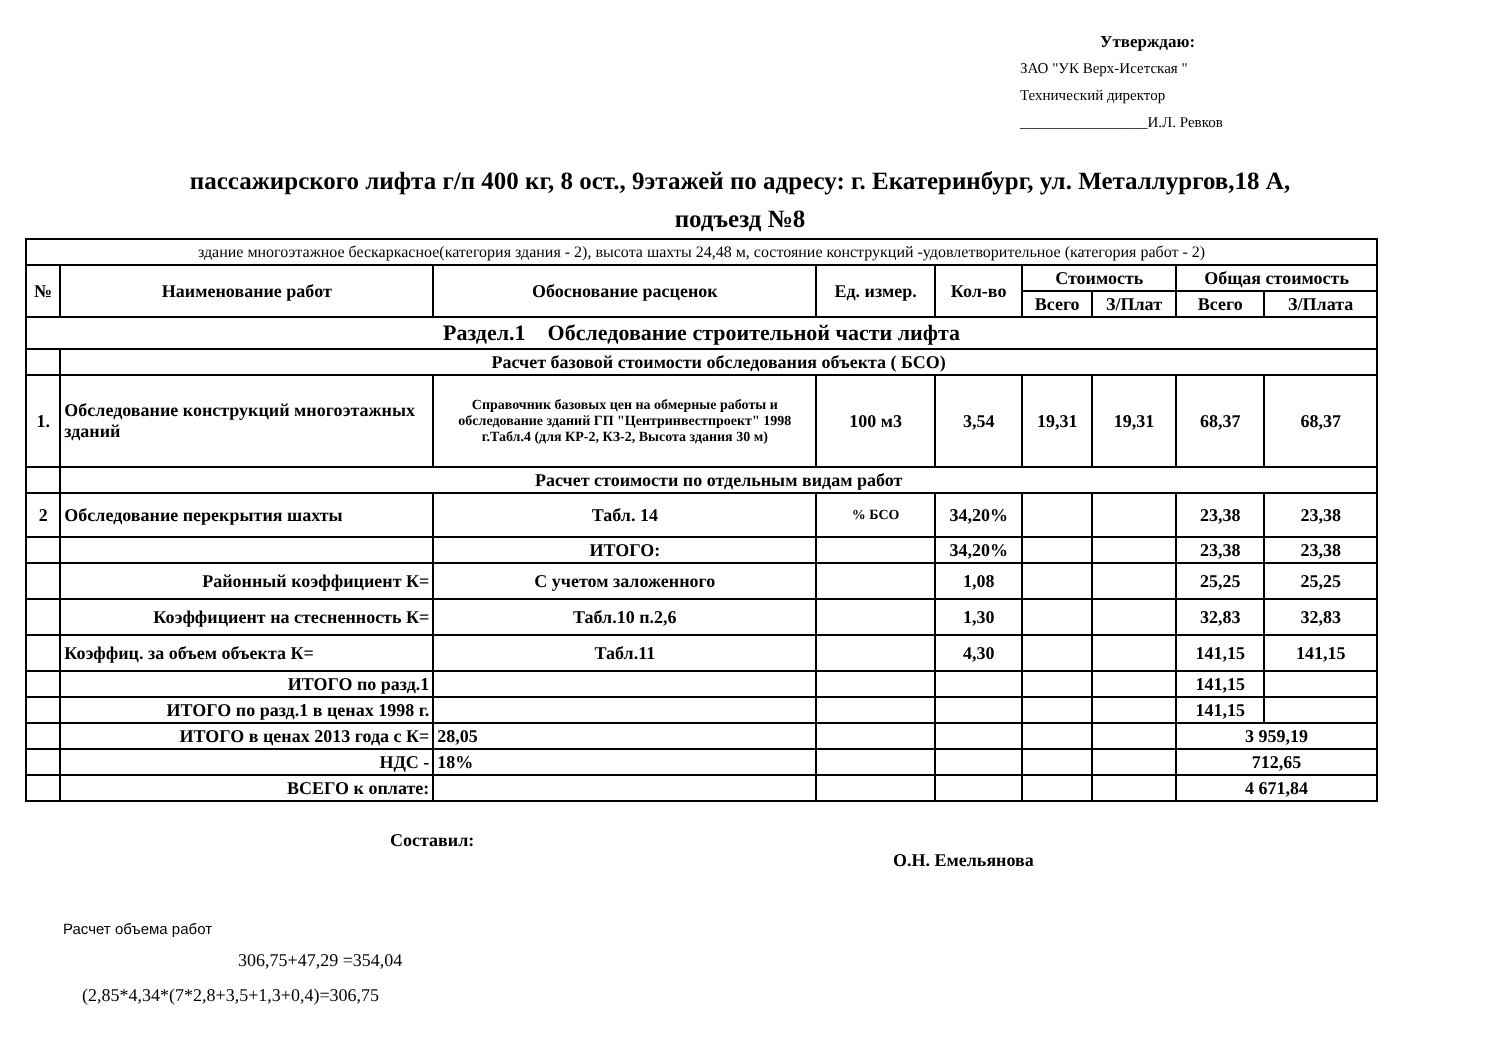Утверждаю:
ЗАО "УК Верх-Исетская "
Технический директор
_________________И.Л. Ревков
пассажирского лифта г/п 400 кг, 8 ост., 9этажей по адресу: г. Екатеринбург, ул. Металлургов,18 А,
подъезд №8
| здание многоэтажное бескаркасное(категория здания - 2), высота шахты 24,48 м, состояние конструкций -удовлетворительное (категория работ - 2) | | | | | | | | |
| № | Наименование работ | Обоснование расценок | Ед. измер. | Кол-во | Стоимость | | Общая стоимость | |
| | | | | | Всего | З/Плат | Всего | З/Плата |
| Раздел.1 Обследование строительной части лифта | | | | | | | | |
| | Расчет базовой стоимости обследования объекта ( БСО) | | | | | | | |
| 1. | Обследование конструкций многоэтажных зданий | Справочник базовых цен на обмерные работы и обследование зданий ГП "Центринвестпроект" 1998 г.Табл.4 (для КР-2, КЗ-2, Высота здания 30 м) | 100 м3 | 3,54 | 19,31 | 19,31 | 68,37 | 68,37 |
| | Расчет стоимости по отдельным видам работ | | | | | | | |
| 2 | Обследование перекрытия шахты | Табл. 14 | % БСО | 34,20% | | | 23,38 | 23,38 |
| | | ИТОГО: | | 34,20% | | | 23,38 | 23,38 |
| | Районный коэффициент К= | С учетом заложенного | | 1,08 | | | 25,25 | 25,25 |
| | Коэффициент на стесненность К= | Табл.10 п.2,6 | | 1,30 | | | 32,83 | 32,83 |
| | Коэффиц. за объем объекта К= | Табл.11 | | 4,30 | | | 141,15 | 141,15 |
| | ИТОГО по разд.1 | | | | | | 141,15 | |
| | ИТОГО по разд.1 в ценах 1998 г. | | | | | | 141,15 | |
| | ИТОГО в ценах 2013 года с К= | 28,05 | | | | | 3 959,19 | |
| | НДС - | 18% | | | | | 712,65 | |
| | ВСЕГО к оплате: | | | | | | 4 671,84 | |
Составил:
О.Н. Емельянова
Расчет объема работ
306,75+47,29 =354,04
(2,85*4,34*(7*2,8+3,5+1,3+0,4)=306,75